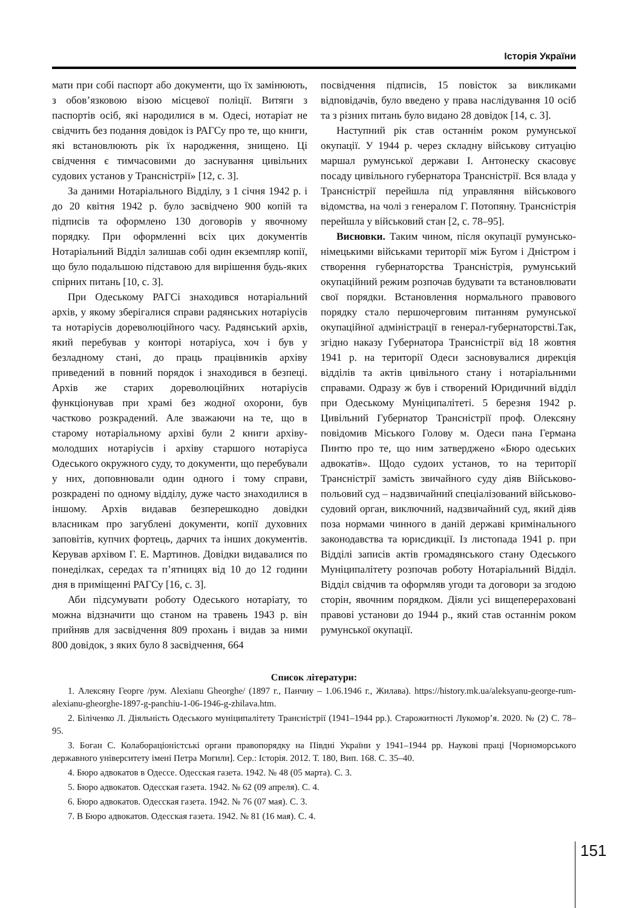Історія України
мати при собі паспорт або документи, що їх замінюють, з обов’язковою візою місцевої поліції. Витяги з паспортів осіб, які народилися в м. Одесі, нотаріат не свідчить без подання довідок із РАГСу про те, що книги, які встановлюють рік їх народження, знищено. Ці свідчення є тимчасовими до заснування цивільних судових установ у Трансністрії» [12, с. 3].
За даними Нотаріального Відділу, з 1 січня 1942 р. і до 20 квітня 1942 р. було засвідчено 900 копій та підписів та оформлено 130 договорів у явочному порядку. При оформленні всіх цих документів Нотаріальний Відділ залишав собі один екземпляр копії, що було подальшою підставою для вирішення будь-яких спірних питань [10, с. 3].
При Одеському РАГСі знаходився нотаріальний архів, у якому зберігалися справи радянських нотаріусів та нотаріусів дореволюційного часу. Радянський архів, який перебував у конторі нотаріуса, хоч і був у безладному стані, до праць працівників архіву приведений в повний порядок і знаходився в безпеці. Архів же старих дореволюційних нотаріусів функціонував при храмі без жодної охорони, був частково розкрадений. Але зважаючи на те, що в старому нотаріальному архіві були 2 книги архіву-молодших нотаріусів і архіву старшого нотаріуса Одеського окружного суду, то документи, що перебували у них, доповнювали один одного і тому справи, розкрадені по одному відділу, дуже часто знаходилися в іншому. Архів видавав безперешкодно довідки власникам про загублені документи, копії духовних заповітів, купчих фортець, дарчих та інших документів. Керував архівом Г. Е. Мартинов. Довідки видавалися по понеділках, середах та п’ятницях від 10 до 12 години дня в приміщенні РАГСу [16, с. 3].
Аби підсумувати роботу Одеського нотаріату, то можна відзначити що станом на травень 1943 р. він прийняв для засвідчення 809 прохань і видав за ними 800 довідок, з яких було 8 засвідчення, 664
посвідчення підписів, 15 повісток за викликами відповідачів, було введено у права наслідування 10 осіб та з різних питань було видано 28 довідок [14, с. 3].
Наступний рік став останнім роком румунської окупації. У 1944 р. через складну військову ситуацію маршал румунської держави І. Антонеску скасовує посаду цивільного губернатора Трансністрії. Вся влада у Трансністрії перейшла під управляння військового відомства, на чолі з генералом Г. Потопяну. Трансністрія перейшла у військовий стан [2, с. 78–95].
Висновки. Таким чином, після окупації румунсько-німецькими військами території між Бугом і Дністром і створення губернаторства Трансністрія, румунський окупаційний режим розпочав будувати та встановлювати свої порядки. Встановлення нормального правового порядку стало першочерговим питанням румунської окупаційної адміністрації в генерал-губернаторстві.Так, згідно наказу Губернатора Трансністрії від 18 жовтня 1941 р. на території Одеси засновувалися дирекція відділів та актів цивільного стану і нотаріальними справами. Одразу ж був і створений Юридичний відділ при Одеському Муніципалітеті. 5 березня 1942 р. Цивільний Губернатор Трансністрії проф. Олексяну повідомив Міського Голову м. Одеси пана Германа Пинтю про те, що ним затверджено «Бюро одеських адвокатів». Щодо судоих установ, то на території Трансністрії замість звичайного суду діяв Військово-польовий суд – надзвичайний спеціалізований військово-судовий орган, виключний, надзвичайний суд, який діяв поза нормами чинного в даній державі кримінального законодавства та юрисдикції. Із листопада 1941 р. при Відділі записів актів громадянського стану Одеського Муніципалітету розпочав роботу Нотаріальний Відділ. Відділ свідчив та оформляв угоди та договори за згодою сторін, явочним порядком. Діяли усі вищеперераховані правові установи до 1944 р., який став останнім роком румунської окупації.
Список літератури:
1. Алексяну Георге /рум. Alexianu Gheorghe/ (1897 г., Панчиу – 1.06.1946 г., Жилава). https://history.mk.ua/aleksyanu-george-rum-alexianu-gheorghe-1897-g-panchiu-1-06-1946-g-zhilava.htm.
2. Біліченко Л. Діяльність Одеського муніципалітету Трансністрії (1941–1944 рр.). Старожитності Лукомор’я. 2020. № (2) С. 78–95.
3. Боган С. Колабораціоністські органи правопорядку на Півдні України у 1941–1944 рр. Наукові праці [Чорноморського державного університету імені Петра Могили]. Сер.: Історія. 2012. Т. 180, Вип. 168. С. 35–40.
4. Бюро адвокатов в Одессе. Одесская газета. 1942. № 48 (05 марта). С. 3.
5. Бюро адвокатов. Одесская газета. 1942. № 62 (09 апреля). С. 4.
6. Бюро адвокатов. Одесская газета. 1942. № 76 (07 мая). С. 3.
7. В Бюро адвокатов. Одесская газета. 1942. № 81 (16 мая). С. 4.
151